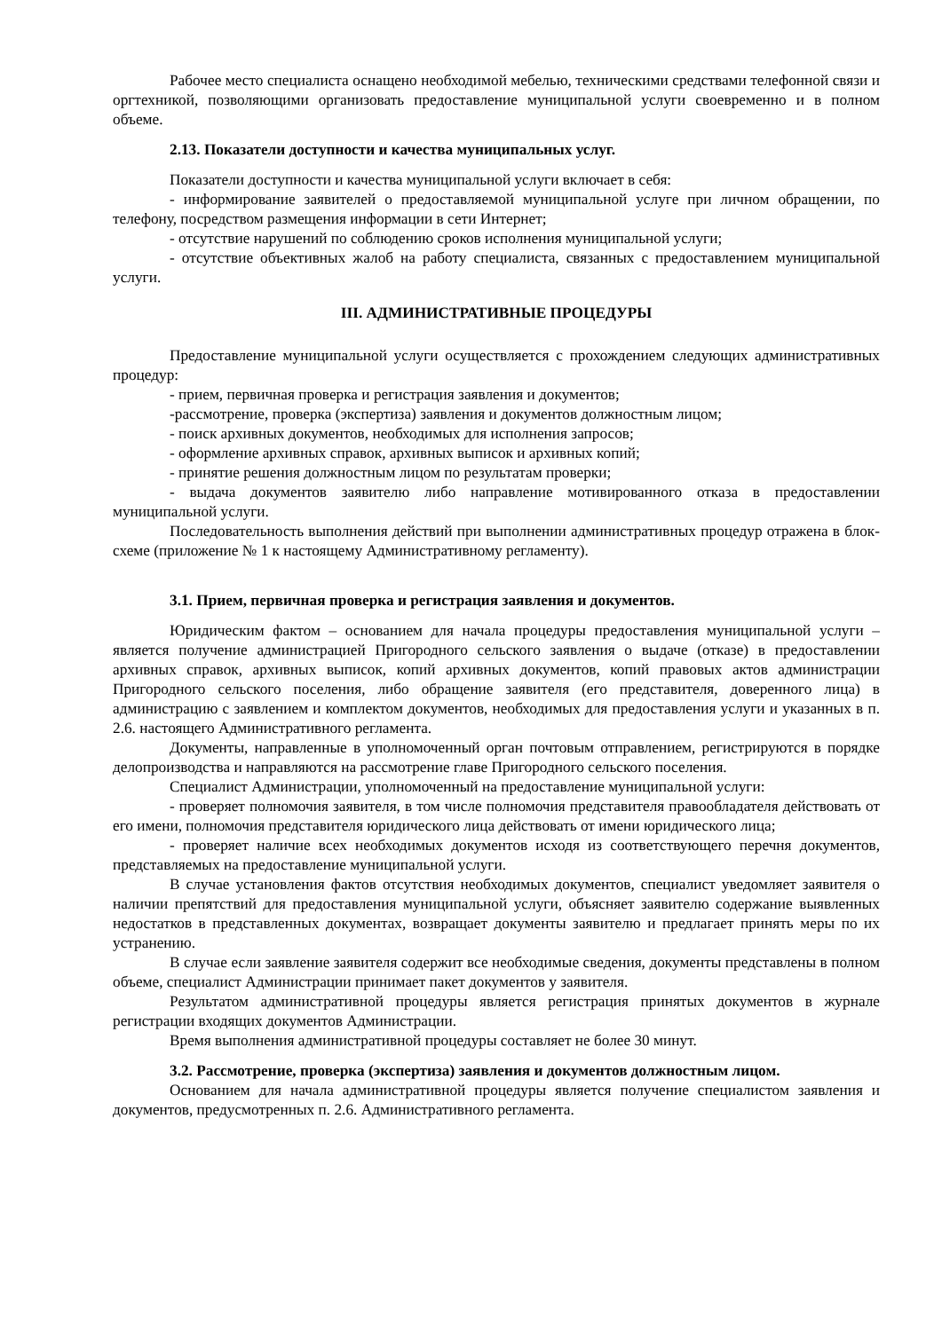Рабочее место специалиста оснащено необходимой мебелью, техническими средствами телефонной связи и оргтехникой, позволяющими организовать предоставление муниципальной услуги своевременно и в полном объеме.
2.13. Показатели доступности и качества муниципальных услуг.
Показатели доступности и качества муниципальной услуги включает в себя:
- информирование заявителей о предоставляемой муниципальной услуге при личном обращении, по телефону, посредством размещения информации в сети Интернет;
- отсутствие нарушений по соблюдению сроков исполнения муниципальной услуги;
- отсутствие объективных жалоб на работу специалиста, связанных с предоставлением муниципальной услуги.
III. АДМИНИСТРАТИВНЫЕ ПРОЦЕДУРЫ
Предоставление муниципальной услуги осуществляется с прохождением следующих административных процедур:
- прием, первичная проверка и регистрация заявления и документов;
-рассмотрение, проверка (экспертиза) заявления и документов должностным лицом;
- поиск архивных документов, необходимых для исполнения запросов;
- оформление архивных справок, архивных выписок и архивных копий;
- принятие решения должностным лицом по результатам проверки;
- выдача документов заявителю либо направление мотивированного отказа в предоставлении муниципальной услуги.
Последовательность выполнения действий при выполнении административных процедур отражена в блок-схеме (приложение № 1 к настоящему Административному регламенту).
3.1. Прием, первичная проверка и регистрация заявления и документов.
Юридическим фактом – основанием для начала процедуры предоставления муниципальной услуги – является получение администрацией Пригородного сельского заявления о выдаче (отказе) в предоставлении архивных справок, архивных выписок, копий архивных документов, копий правовых актов администрации Пригородного сельского поселения, либо обращение заявителя (его представителя, доверенного лица) в администрацию с заявлением и комплектом документов, необходимых для предоставления услуги и указанных в п. 2.6. настоящего Административного регламента.
Документы, направленные в уполномоченный орган почтовым отправлением, регистрируются в порядке делопроизводства и направляются на рассмотрение главе Пригородного сельского поселения.
Специалист Администрации, уполномоченный на предоставление муниципальной услуги:
- проверяет полномочия заявителя, в том числе полномочия представителя правообладателя действовать от его имени, полномочия представителя юридического лица действовать от имени юридического лица;
- проверяет наличие всех необходимых документов исходя из соответствующего перечня документов, представляемых на предоставление муниципальной услуги.
В случае установления фактов отсутствия необходимых документов, специалист уведомляет заявителя о наличии препятствий для предоставления муниципальной услуги, объясняет заявителю содержание выявленных недостатков в представленных документах, возвращает документы заявителю и предлагает принять меры по их устранению.
В случае если заявление заявителя содержит все необходимые сведения, документы представлены в полном объеме, специалист Администрации принимает пакет документов у заявителя.
Результатом административной процедуры является регистрация принятых документов в журнале регистрации входящих документов Администрации.
Время выполнения административной процедуры составляет не более 30 минут.
3.2. Рассмотрение, проверка (экспертиза) заявления и документов должностным лицом.
Основанием для начала административной процедуры является получение специалистом заявления и документов, предусмотренных п. 2.6. Административного регламента.